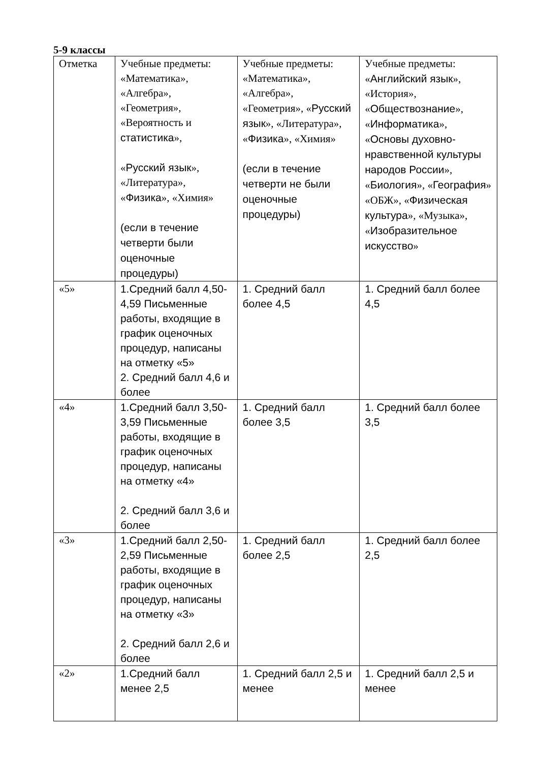5-9 классы
| Отметка | Учебные предметы: «Математика», «Алгебра», «Геометрия», «Вероятность и статистика », « Русский язык », «Литература», « Физика », «Химия» (если в течение четверти были оценочные процедуры) | Учебные предметы: «Математика», «Алгебра», «Геометрия», « Русский язык », «Литература», « Физика », «Химия» (если в течение четверти не были оценочные процедуры) | Учебные предметы: « Английский язык », «История», « Обществознание », « Информатика », « Основы духовно-нравственной культуры народов России », « Биология », « География » «ОБЖ», « Физическая культура », «Музыка», « Изобразительное искусство » |
| «5» | 1.Средний балл 4,50-4,59 Письменные работы, входящие в график оценочных процедур, написаны на отметку «5» 2. Средний балл 4,6 и более | 1. Средний балл более 4,5 | 1. Средний балл более 4,5 |
| «4» | 1.Средний балл 3,50-3,59 Письменные работы, входящие в график оценочных процедур, написаны на отметку «4» 2. Средний балл 3,6 и более | 1. Средний балл более 3,5 | 1. Средний балл более 3,5 |
| «3» | 1.Средний балл 2,50-2,59 Письменные работы, входящие в график оценочных процедур, написаны на отметку «3» 2. Средний балл 2,6 и более | 1. Средний балл более 2,5 | 1. Средний балл более 2,5 |
| «2» | 1.Средний балл менее 2,5 | 1. Средний балл 2,5 и менее | 1. Средний балл 2,5 и менее |